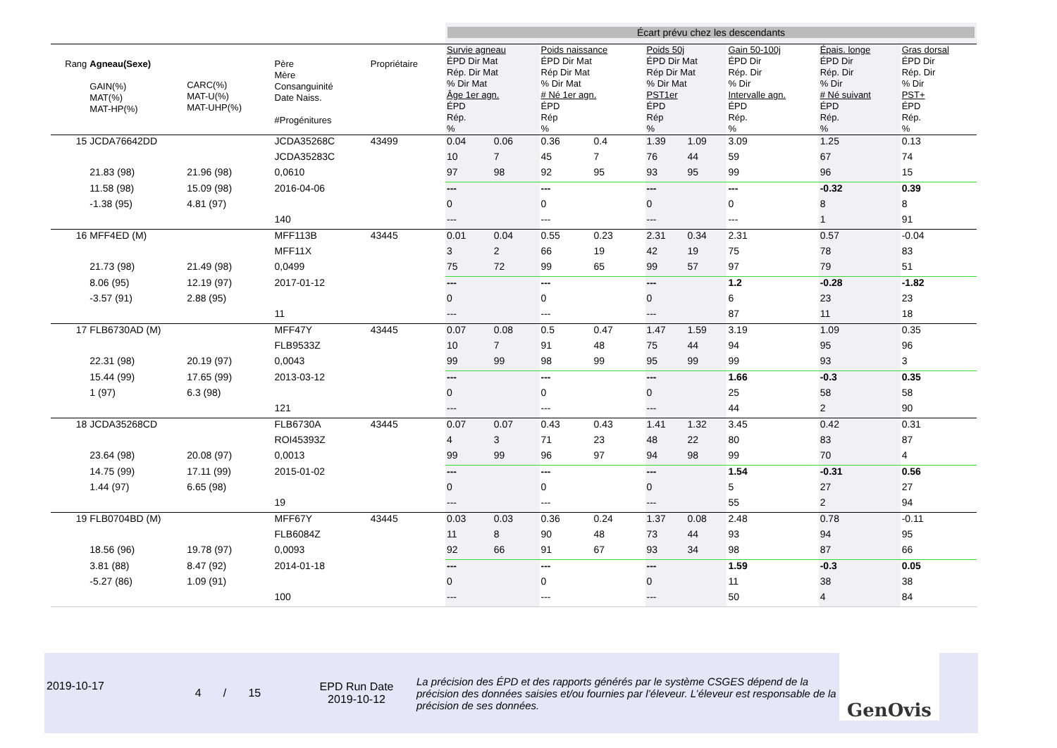| | | | | | Écart prévu chez les descendants | | | | | | | | |
| Rang | Agneau(Sexe) GAIN(%) MAT(%) MAT-HP(%) | CARC(%) MAT-U(%) MAT-UHP(%) | Père Mère Consanguinité Date Naiss. #Progénitures | Propriétaire | Survie agneau ÉPD Dir Mat Rép. Dir Mat % Dir Mat Âge 1er agn. ÉPD Rép. % | | Poids naissance ÉPD Dir Mat Rép Dir Mat % Dir Mat # Né 1er agn. ÉPD Rép % | | Poids 50j ÉPD Dir Mat Rép Dir Mat % Dir Mat PST1er ÉPD Rép % | | Gain 50-100j ÉPD Dir Rép. Dir % Dir Intervalle agn. ÉPD Rép. % | Épais. longe ÉPD Dir Rép. Dir % Dir # Né suivant ÉPD Rép. % | Gras dorsal ÉPD Dir Rép. Dir % Dir PST+ ÉPD Rép. % |
| 15 | JCDA76642DD | | JCDA35268C | 43499 | 0.04 | 0.06 | 0.36 | 0.4 | 1.39 | 1.09 | 3.09 | 1.25 | 0.13 |
| | | | JCDA35283C | | 10 | 7 | 45 | 7 | 76 | 44 | 59 | 67 | 74 |
| | 21.83 (98) | 21.96 (98) | 0,0610 | | 97 | 98 | 92 | 95 | 93 | 95 | 99 | 96 | 15 |
| | 11.58 (98) | 15.09 (98) | 2016-04-06 | | --- | | --- | | --- | | --- | -0.32 | 0.39 |
| | -1.38 (95) | 4.81 (97) | | | 0 | | 0 | | 0 | | 0 | 8 | 8 |
| | | | 140 | | --- | | --- | | --- | | --- | 1 | 91 |
| 16 | MFF4ED (M) | | MFF113B | 43445 | 0.01 | 0.04 | 0.55 | 0.23 | 2.31 | 0.34 | 2.31 | 0.57 | -0.04 |
| | | | MFF11X | | 3 | 2 | 66 | 19 | 42 | 19 | 75 | 78 | 83 |
| | 21.73 (98) | 21.49 (98) | 0,0499 | | 75 | 72 | 99 | 65 | 99 | 57 | 97 | 79 | 51 |
| | 8.06 (95) | 12.19 (97) | 2017-01-12 | | --- | | --- | | --- | | 1.2 | -0.28 | -1.82 |
| | -3.57 (91) | 2.88 (95) | | | 0 | | 0 | | 0 | | 6 | 23 | 23 |
| | | | 11 | | --- | | --- | | --- | | 87 | 11 | 18 |
| 17 | FLB6730AD (M) | | MFF47Y | 43445 | 0.07 | 0.08 | 0.5 | 0.47 | 1.47 | 1.59 | 3.19 | 1.09 | 0.35 |
| | | | FLB9533Z | | 10 | 7 | 91 | 48 | 75 | 44 | 94 | 95 | 96 |
| | 22.31 (98) | 20.19 (97) | 0,0043 | | 99 | 99 | 98 | 99 | 95 | 99 | 99 | 93 | 3 |
| | 15.44 (99) | 17.65 (99) | 2013-03-12 | | --- | | --- | | --- | | 1.66 | -0.3 | 0.35 |
| | 1 (97) | 6.3 (98) | | | 0 | | 0 | | 0 | | 25 | 58 | 58 |
| | | | 121 | | --- | | --- | | --- | | 44 | 2 | 90 |
| 18 | JCDA35268CD | | FLB6730A | 43445 | 0.07 | 0.07 | 0.43 | 0.43 | 1.41 | 1.32 | 3.45 | 0.42 | 0.31 |
| | | | ROI45393Z | | 4 | 3 | 71 | 23 | 48 | 22 | 80 | 83 | 87 |
| | 23.64 (98) | 20.08 (97) | 0,0013 | | 99 | 99 | 96 | 97 | 94 | 98 | 99 | 70 | 4 |
| | 14.75 (99) | 17.11 (99) | 2015-01-02 | | --- | | --- | | --- | | 1.54 | -0.31 | 0.56 |
| | 1.44 (97) | 6.65 (98) | | | 0 | | 0 | | 0 | | 5 | 27 | 27 |
| | | | 19 | | --- | | --- | | --- | | 55 | 2 | 94 |
| 19 | FLB0704BD (M) | | MFF67Y | 43445 | 0.03 | 0.03 | 0.36 | 0.24 | 1.37 | 0.08 | 2.48 | 0.78 | -0.11 |
| | | | FLB6084Z | | 11 | 8 | 90 | 48 | 73 | 44 | 93 | 94 | 95 |
| | 18.56 (96) | 19.78 (97) | 0,0093 | | 92 | 66 | 91 | 67 | 93 | 34 | 98 | 87 | 66 |
| | 3.81 (88) | 8.47 (92) | 2014-01-18 | | --- | | --- | | --- | | 1.59 | -0.3 | 0.05 |
| | -5.27 (86) | 1.09 (91) | | | 0 | | 0 | | 0 | | 11 | 38 | 38 |
| | | | 100 | | --- | | --- | | --- | | 50 | 4 | 84 |
2019-10-17
4 / 15
EPD Run Date
2019-10-12
La précision des ÉPD et des rapports générés par le système CSGES dépend de la précision des données saisies et/ou fournies par l’éleveur. L’éleveur est responsable de la précision de ses données.
GenOvis